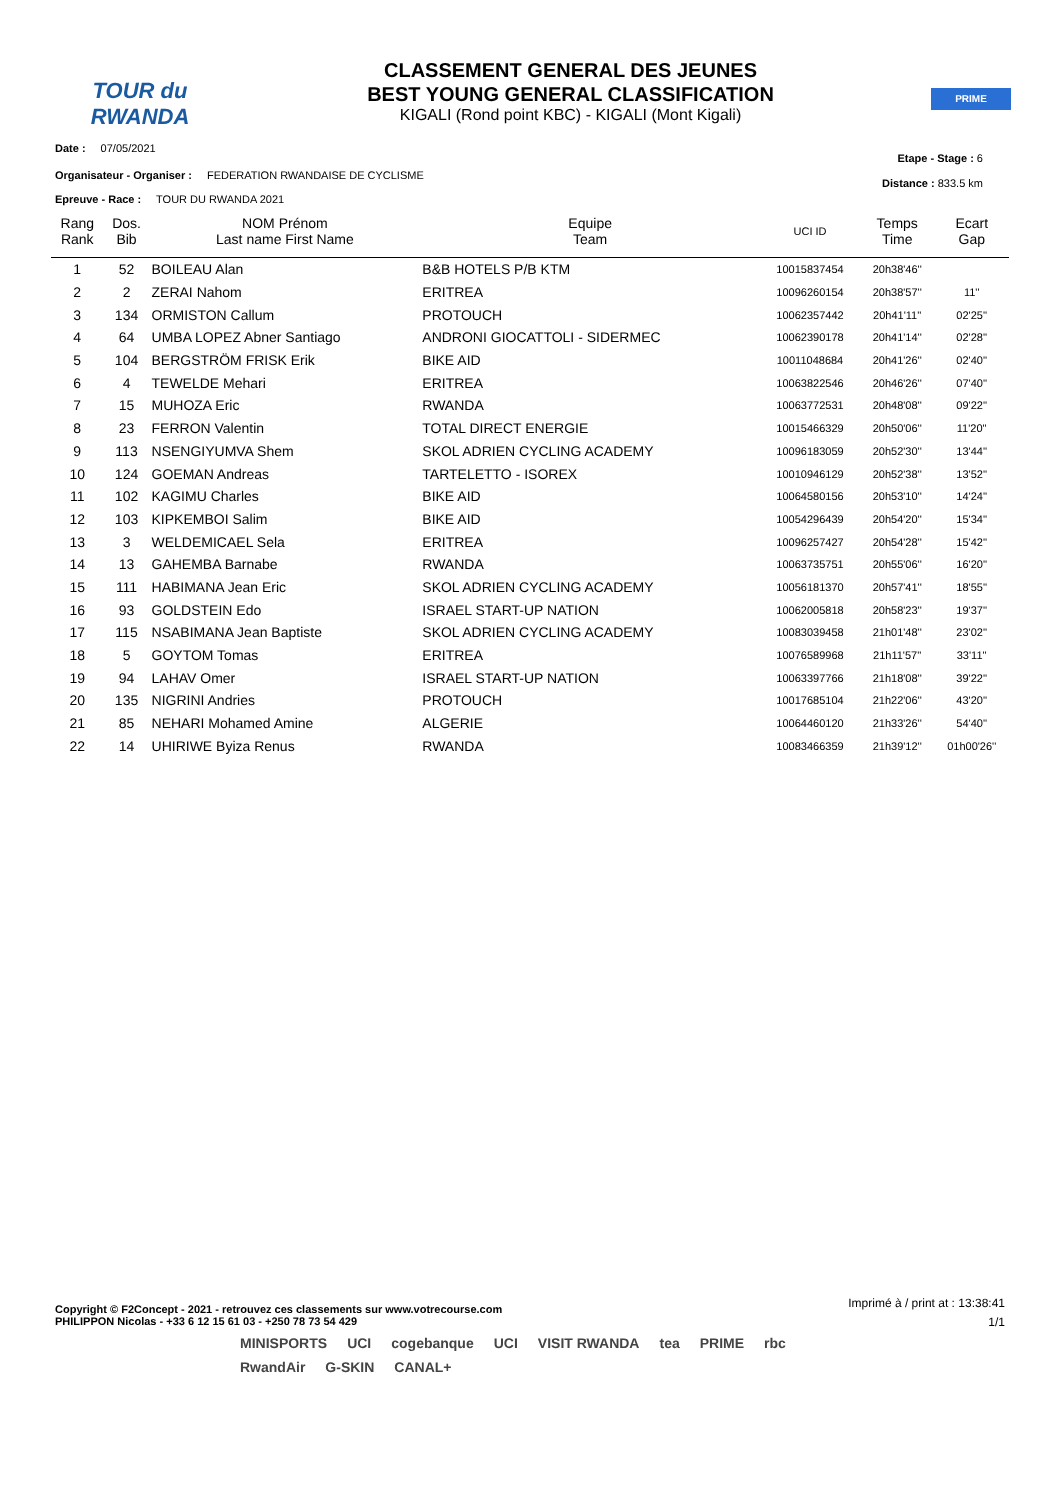TOUR du RWANDA
CLASSEMENT GENERAL DES JEUNES
BEST YOUNG GENERAL CLASSIFICATION
KIGALI (Rond point KBC) - KIGALI (Mont Kigali)
PRIME
Date : 07/05/2021
Etape - Stage : 6
Organisateur - Organiser : FEDERATION RWANDAISE DE CYCLISME
Distance : 833.5 km
Epreuve - Race : TOUR DU RWANDA 2021
| Rang Rank | Dos. Bib | NOM Prénom Last name First Name | Equipe Team | UCI ID | Temps Time | Ecart Gap |
| --- | --- | --- | --- | --- | --- | --- |
| 1 | 52 | BOILEAU Alan | B&B HOTELS P/B KTM | 10015837454 | 20h38'46'' | |
| 2 | 2 | ZERAI Nahom | ERITREA | 10096260154 | 20h38'57'' | 11'' |
| 3 | 134 | ORMISTON Callum | PROTOUCH | 10062357442 | 20h41'11'' | 02'25'' |
| 4 | 64 | UMBA LOPEZ Abner Santiago | ANDRONI GIOCATTOLI - SIDERMEC | 10062390178 | 20h41'14'' | 02'28'' |
| 5 | 104 | BERGSTRÖM FRISK Erik | BIKE AID | 10011048684 | 20h41'26'' | 02'40'' |
| 6 | 4 | TEWELDE Mehari | ERITREA | 10063822546 | 20h46'26'' | 07'40'' |
| 7 | 15 | MUHOZA Eric | RWANDA | 10063772531 | 20h48'08'' | 09'22'' |
| 8 | 23 | FERRON Valentin | TOTAL DIRECT ENERGIE | 10015466329 | 20h50'06'' | 11'20'' |
| 9 | 113 | NSENGIYUMVA Shem | SKOL ADRIEN CYCLING ACADEMY | 10096183059 | 20h52'30'' | 13'44'' |
| 10 | 124 | GOEMAN Andreas | TARTELETTO - ISOREX | 10010946129 | 20h52'38'' | 13'52'' |
| 11 | 102 | KAGIMU Charles | BIKE AID | 10064580156 | 20h53'10'' | 14'24'' |
| 12 | 103 | KIPKEMBOI Salim | BIKE AID | 10054296439 | 20h54'20'' | 15'34'' |
| 13 | 3 | WELDEMICAEL Sela | ERITREA | 10096257427 | 20h54'28'' | 15'42'' |
| 14 | 13 | GAHEMBA Barnabe | RWANDA | 10063735751 | 20h55'06'' | 16'20'' |
| 15 | 111 | HABIMANA Jean Eric | SKOL ADRIEN CYCLING ACADEMY | 10056181370 | 20h57'41'' | 18'55'' |
| 16 | 93 | GOLDSTEIN Edo | ISRAEL START-UP NATION | 10062005818 | 20h58'23'' | 19'37'' |
| 17 | 115 | NSABIMANA Jean Baptiste | SKOL ADRIEN CYCLING ACADEMY | 10083039458 | 21h01'48'' | 23'02'' |
| 18 | 5 | GOYTOM Tomas | ERITREA | 10076589968 | 21h11'57'' | 33'11'' |
| 19 | 94 | LAHAV Omer | ISRAEL START-UP NATION | 10063397766 | 21h18'08'' | 39'22'' |
| 20 | 135 | NIGRINI Andries | PROTOUCH | 10017685104 | 21h22'06'' | 43'20'' |
| 21 | 85 | NEHARI Mohamed Amine | ALGERIE | 10064460120 | 21h33'26'' | 54'40'' |
| 22 | 14 | UHIRIWE Byiza Renus | RWANDA | 10083466359 | 21h39'12'' | 01h00'26'' |
Copyright © F2Concept - 2021 - retrouvez ces classements sur www.votrecourse.com
PHILIPPON Nicolas - +33 6 12 15 61 03 - +250 78 73 54 429
Imprimé à / print at : 13:38:41
1/1
MINISPORTS UCI cogebanque UCI VISIT RWANDA tea PRIME rbc RwandAir G-SKIN CANAL+